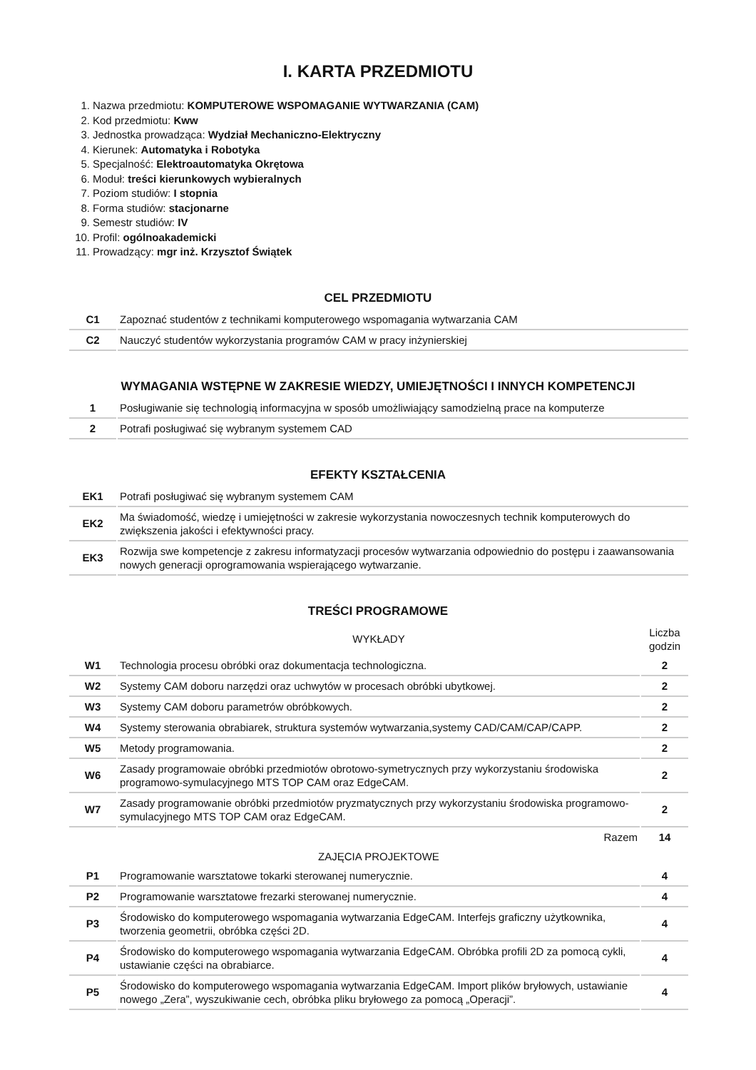I. KARTA PRZEDMIOTU
1. Nazwa przedmiotu: KOMPUTEROWE WSPOMAGANIE WYTWARZANIA (CAM)
2. Kod przedmiotu: Kww
3. Jednostka prowadząca: Wydział Mechaniczno-Elektryczny
4. Kierunek: Automatyka i Robotyka
5. Specjalność: Elektroautomatyka Okrętowa
6. Moduł: treści kierunkowych wybieralnych
7. Poziom studiów: I stopnia
8. Forma studiów: stacjonarne
9. Semestr studiów: IV
10. Profil: ogólnoakademicki
11. Prowadzący: mgr inż. Krzysztof Świątek
CEL PRZEDMIOTU
| C1 | Zapoznać studentów z technikami komputerowego wspomagania wytwarzania CAM |
| C2 | Nauczyć studentów wykorzystania programów CAM w pracy inżynierskiej |
WYMAGANIA WSTĘPNE W ZAKRESIE WIEDZY, UMIEJĘTNOŚCI I INNYCH KOMPETENCJI
| 1 | Posługiwanie się technologią informacyjna w sposób umożliwiający samodzielną prace na komputerze |
| 2 | Potrafi posługiwać się wybranym systemem CAD |
EFEKTY KSZTAŁCENIA
| EK1 | Potrafi posługiwać się wybranym systemem CAM |
| EK2 | Ma świadomość, wiedzę i umiejętności w zakresie wykorzystania nowoczesnych technik komputerowych do zwiększenia jakości i efektywności pracy. |
| EK3 | Rozwija swe kompetencje z zakresu informatyzacji procesów wytwarzania odpowiednio do postępu i zaawansowania nowych generacji oprogramowania wspierającego wytwarzanie. |
TREŚCI PROGRAMOWE
| | WYKŁADY | Liczba godzin |
| W1 | Technologia procesu obróbki oraz dokumentacja technologiczna. | 2 |
| W2 | Systemy CAM doboru narzędzi oraz uchwytów w procesach obróbki ubytkowej. | 2 |
| W3 | Systemy CAM doboru parametrów obróbkowych. | 2 |
| W4 | Systemy sterowania obrabiarek, struktura systemów wytwarzania,systemy CAD/CAM/CAP/CAPP. | 2 |
| W5 | Metody programowania. | 2 |
| W6 | Zasady programowaie obróbki przedmiotów obrotowo-symetrycznych przy wykorzystaniu środowiska programowo-symulacyjnego MTS TOP CAM oraz EdgeCAM. | 2 |
| W7 | Zasady programowanie obróbki przedmiotów pryzmatycznych przy wykorzystaniu środowiska programowo-symulacyjnego MTS TOP CAM oraz EdgeCAM. | 2 |
| | Razem | 14 |
| | ZAJĘCIA PROJEKTOWE | |
| P1 | Programowanie warsztatowe tokarki sterowanej numerycznie. | 4 |
| P2 | Programowanie warsztatowe frezarki sterowanej numerycznie. | 4 |
| P3 | Środowisko do komputerowego wspomagania wytwarzania EdgeCAM. Interfejs graficzny użytkownika, tworzenia geometrii, obróbka części 2D. | 4 |
| P4 | Środowisko do komputerowego wspomagania wytwarzania EdgeCAM. Obróbka profili 2D za pomocą cykli, ustawianie części na obrabiarce. | 4 |
| P5 | Środowisko do komputerowego wspomagania wytwarzania EdgeCAM. Import plików bryłowych, ustawianie nowego „Zera”, wyszukiwanie cech, obróbka pliku bryłowego za pomocą „Operacji”. | 4 |